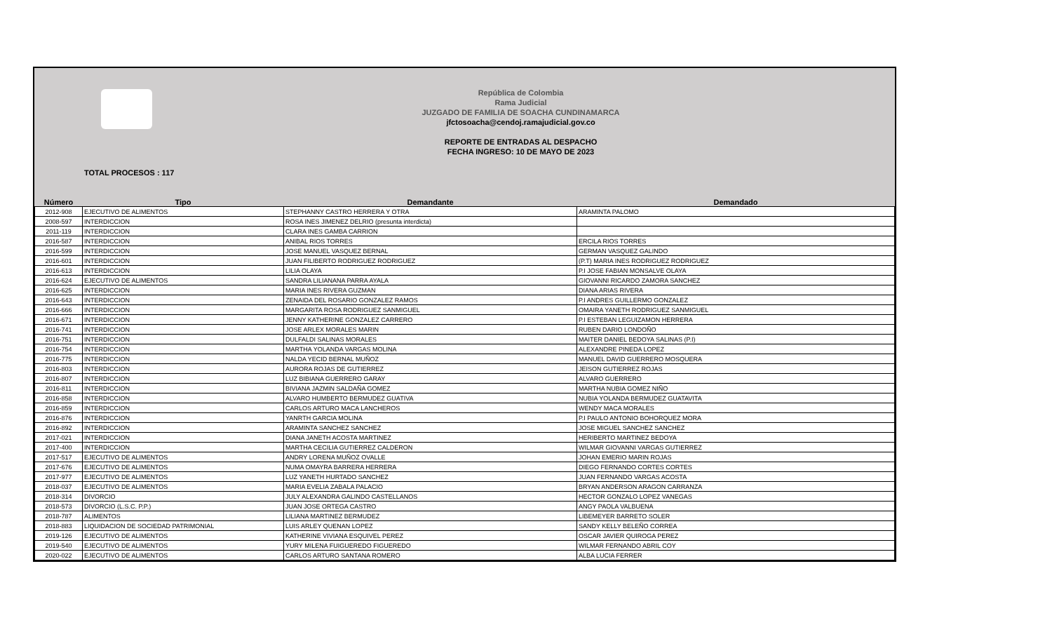República de Colombia
Rama Judicial
JUZGADO DE FAMILIA DE SOACHA CUNDINAMARCA
jfctosoacha@cendoj.ramajudicial.gov.co
REPORTE DE ENTRADAS AL DESPACHO
FECHA INGRESO: 10 DE MAYO DE 2023
TOTAL PROCESOS : 117
| Número | Tipo | Demandante | Demandado |
| --- | --- | --- | --- |
| 2012-908 | EJECUTIVO DE ALIMENTOS | STEPHANNY CASTRO HERRERA Y OTRA | ARAMINTA PALOMO |
| 2008-597 | INTERDICCION | ROSA INES JIMENEZ DELRIO (presunta interdicta) | |
| 2011-119 | INTERDICCION | CLARA INES GAMBA CARRION | |
| 2016-587 | INTERDICCION | ANIBAL RIOS TORRES | ERCILA RIOS TORRES |
| 2016-599 | INTERDICCION | JOSE MANUEL VASQUEZ BERNAL | GERMAN VASQUEZ GALINDO |
| 2016-601 | INTERDICCION | JUAN FILIBERTO RODRIGUEZ RODRIGUEZ | (P.T) MARIA INES RODRIGUEZ RODRIGUEZ |
| 2016-613 | INTERDICCION | LILIA OLAYA | P.I JOSE FABIAN MONSALVE OLAYA |
| 2016-624 | EJECUTIVO DE ALIMENTOS | SANDRA LILIANANA PARRA AYALA | GIOVANNI RICARDO ZAMORA SANCHEZ |
| 2016-625 | INTERDICCION | MARIA INES RIVERA GUZMAN | DIANA ARIAS RIVERA |
| 2016-643 | INTERDICCION | ZENAIDA DEL ROSARIO GONZALEZ RAMOS | P.I ANDRES GUILLERMO GONZALEZ |
| 2016-666 | INTERDICCION | MARGARITA ROSA RODRIGUEZ SANMIGUEL | OMAIRA YANETH RODRIGUEZ SANMIGUEL |
| 2016-671 | INTERDICCION | JENNY KATHERINE GONZALEZ CARRERO | P.I ESTEBAN LEGUIZAMON HERRERA |
| 2016-741 | INTERDICCION | JOSE ARLEX MORALES MARIN | RUBEN DARIO LONDOÑO |
| 2016-751 | INTERDICCION | DULFALDI SALINAS MORALES | MAITER DANIEL BEDOYA SALINAS (P.I) |
| 2016-754 | INTERDICCION | MARTHA YOLANDA VARGAS MOLINA | ALEXANDRE PINEDA LOPEZ |
| 2016-775 | INTERDICCION | NALDA YECID BERNAL MUÑOZ | MANUEL DAVID GUERRERO MOSQUERA |
| 2016-803 | INTERDICCION | AURORA ROJAS DE GUTIERREZ | JEISON GUTIERREZ ROJAS |
| 2016-807 | INTERDICCION | LUZ BIBIANA GUERRERO GARAY | ALVARO GUERRERO |
| 2016-811 | INTERDICCION | BIVIANA JAZMIN SALDAÑA GOMEZ | MARTHA NUBIA GOMEZ NIÑO |
| 2016-858 | INTERDICCION | ALVARO HUMBERTO BERMUDEZ GUATIVA | NUBIA YOLANDA BERMUDEZ GUATAVITA |
| 2016-859 | INTERDICCION | CARLOS ARTURO MACA LANCHEROS | WENDY MACA MORALES |
| 2016-876 | INTERDICCION | YANRTH GARCIA MOLINA | P.I PAULO ANTONIO BOHORQUEZ MORA |
| 2016-892 | INTERDICCION | ARAMINTA SANCHEZ SANCHEZ | JOSE MIGUEL SANCHEZ SANCHEZ |
| 2017-021 | INTERDICCION | DIANA JANETH ACOSTA MARTINEZ | HERIBERTO MARTINEZ BEDOYA |
| 2017-400 | INTERDICCION | MARTHA CECILIA GUTIERREZ CALDERON | WILMAR GIOVANNI VARGAS GUTIERREZ |
| 2017-517 | EJECUTIVO DE ALIMENTOS | ANDRY LORENA MUÑOZ OVALLE | JOHAN EMERIO MARIN ROJAS |
| 2017-676 | EJECUTIVO DE ALIMENTOS | NUMA OMAYRA BARRERA HERRERA | DIEGO FERNANDO CORTES CORTES |
| 2017-977 | EJECUTIVO DE ALIMENTOS | LUZ YANETH HURTADO SANCHEZ | JUAN FERNANDO VARGAS ACOSTA |
| 2018-037 | EJECUTIVO DE ALIMENTOS | MARIA EVELIA ZABALA PALACIO | BRYAN ANDERSON ARAGON CARRANZA |
| 2018-314 | DIVORCIO | JULY ALEXANDRA GALINDO CASTELLANOS | HECTOR GONZALO LOPEZ VANEGAS |
| 2018-573 | DIVORCIO (L.S.C. P.P.) | JUAN JOSE ORTEGA CASTRO | ANGY PAOLA VALBUENA |
| 2018-787 | ALIMENTOS | LILIANA MARTINEZ BERMUDEZ | LIBEMEYER BARRETO SOLER |
| 2018-883 | LIQUIDACION DE SOCIEDAD PATRIMONIAL | LUIS ARLEY QUENAN LOPEZ | SANDY KELLY BELEÑO CORREA |
| 2019-126 | EJECUTIVO DE ALIMENTOS | KATHERINE VIVIANA ESQUIVEL PEREZ | OSCAR JAVIER QUIROGA PEREZ |
| 2019-540 | EJECUTIVO DE ALIMENTOS | YURY MILENA FUIGUEREDO FIGUEREDO | WILMAR FERNANDO ABRIL COY |
| 2020-022 | EJECUTIVO DE ALIMENTOS | CARLOS ARTURO SANTANA ROMERO | ALBA LUCIA FERRER |